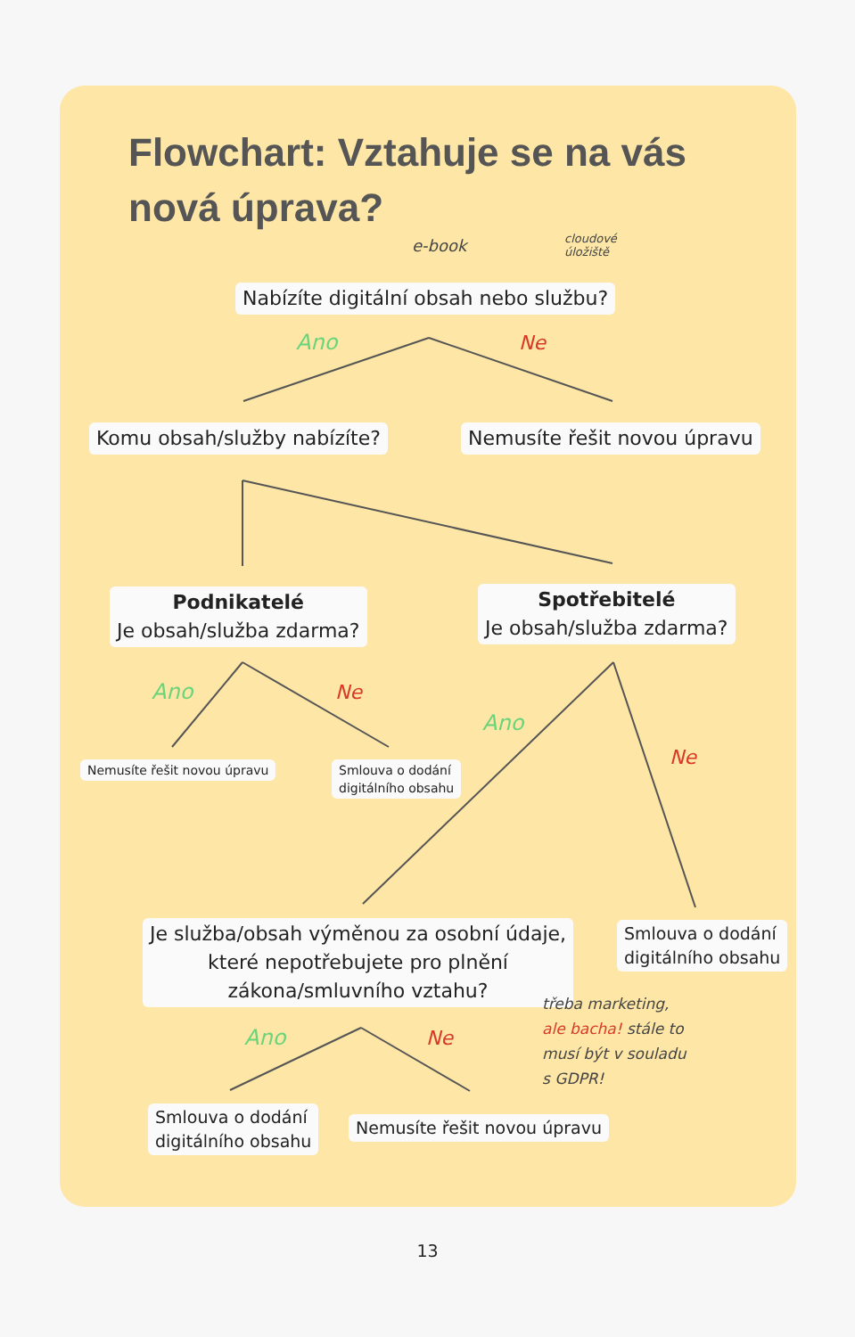Flowchart: Vztahuje se na vás
nová úprava?
e-book
cloudové
úložiště
Nabízíte digitální obsah nebo službu?
Ano Ne
Komu obsah/služby nabízíte? Nemusíte řešit novou úpravu
Podnikatelé
Je obsah/služba zdarma?
Spotřebitelé
Je obsah/služba zdarma?
Ano Ne
Nemusíte řešit novou úpravu
Smlouva o dodání
digitálního obsahu
Ano
Ne
Je služba/obsah výměnou za osobní údaje,
které nepotřebujete pro plnění
zákona/smluvního vztahu?
Smlouva o dodání
digitálního obsahu
třeba marketing,
ale bacha! stále to
musí být v souladu
s GDPR!
Ano Ne
Smlouva o dodání
digitálního obsahu
Nemusíte řešit novou úpravu
13